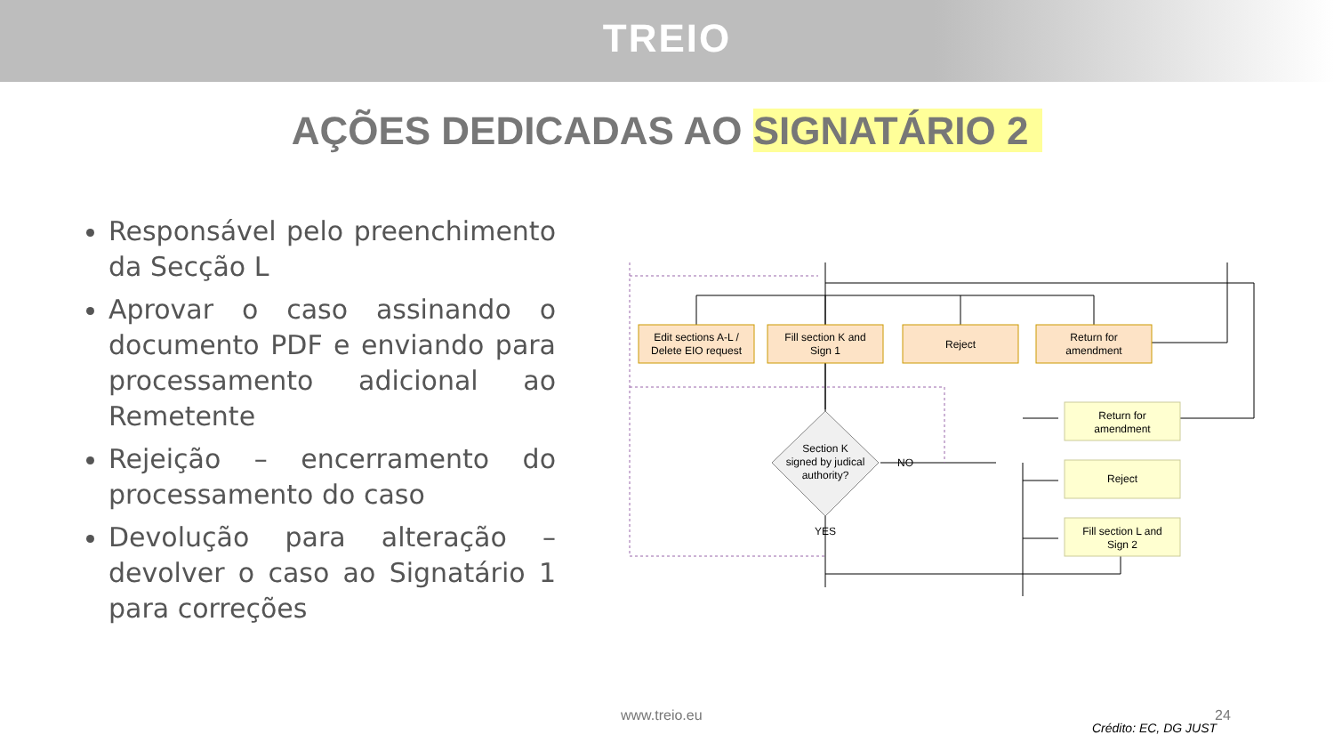TREIO
AÇÕES DEDICADAS AO SIGNATÁRIO 2
Responsável pelo preenchimento da Secção L
Aprovar o caso assinando o documento PDF e enviando para processamento adicional ao Remetente
Rejeição – encerramento do processamento do caso
Devolução para alteração – devolver o caso ao Signatário 1 para correções
Edit sections A-L /
Delete EIO request
Fill section K and
Sign 1
Reject
Return for
amendment
Return for
amendment
Reject
Fill section L and
Sign 2
Section K
signed by judical
authority?
NO
YES
www.treio.eu 24
Crédito: EC, DG JUST